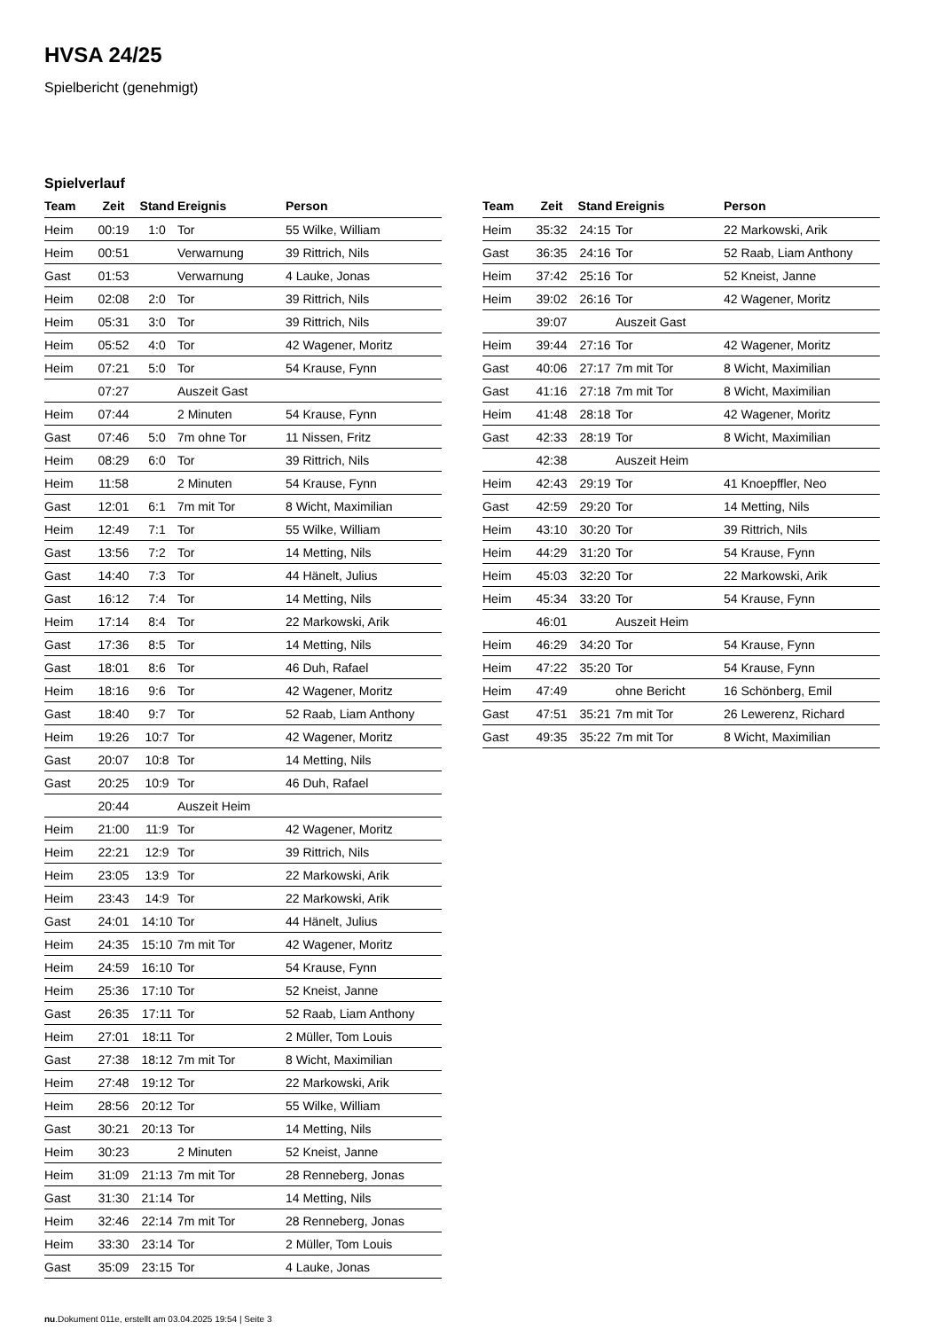HVSA 24/25
Spielbericht (genehmigt)
Spielverlauf
| Team | Zeit | Stand | Ereignis | Person |
| --- | --- | --- | --- | --- |
| Heim | 00:19 | 1:0 | Tor | 55 Wilke, William |
| Heim | 00:51 | | Verwarnung | 39 Rittrich, Nils |
| Gast | 01:53 | | Verwarnung | 4 Lauke, Jonas |
| Heim | 02:08 | 2:0 | Tor | 39 Rittrich, Nils |
| Heim | 05:31 | 3:0 | Tor | 39 Rittrich, Nils |
| Heim | 05:52 | 4:0 | Tor | 42 Wagener, Moritz |
| Heim | 07:21 | 5:0 | Tor | 54 Krause, Fynn |
| | 07:27 | | Auszeit Gast | |
| Heim | 07:44 | | 2 Minuten | 54 Krause, Fynn |
| Gast | 07:46 | 5:0 | 7m ohne Tor | 11 Nissen, Fritz |
| Heim | 08:29 | 6:0 | Tor | 39 Rittrich, Nils |
| Heim | 11:58 | | 2 Minuten | 54 Krause, Fynn |
| Gast | 12:01 | 6:1 | 7m mit Tor | 8 Wicht, Maximilian |
| Heim | 12:49 | 7:1 | Tor | 55 Wilke, William |
| Gast | 13:56 | 7:2 | Tor | 14 Metting, Nils |
| Gast | 14:40 | 7:3 | Tor | 44 Hänelt, Julius |
| Gast | 16:12 | 7:4 | Tor | 14 Metting, Nils |
| Heim | 17:14 | 8:4 | Tor | 22 Markowski, Arik |
| Gast | 17:36 | 8:5 | Tor | 14 Metting, Nils |
| Gast | 18:01 | 8:6 | Tor | 46 Duh, Rafael |
| Heim | 18:16 | 9:6 | Tor | 42 Wagener, Moritz |
| Gast | 18:40 | 9:7 | Tor | 52 Raab, Liam Anthony |
| Heim | 19:26 | 10:7 | Tor | 42 Wagener, Moritz |
| Gast | 20:07 | 10:8 | Tor | 14 Metting, Nils |
| Gast | 20:25 | 10:9 | Tor | 46 Duh, Rafael |
| | 20:44 | | Auszeit Heim | |
| Heim | 21:00 | 11:9 | Tor | 42 Wagener, Moritz |
| Heim | 22:21 | 12:9 | Tor | 39 Rittrich, Nils |
| Heim | 23:05 | 13:9 | Tor | 22 Markowski, Arik |
| Heim | 23:43 | 14:9 | Tor | 22 Markowski, Arik |
| Gast | 24:01 | 14:10 | Tor | 44 Hänelt, Julius |
| Heim | 24:35 | 15:10 | 7m mit Tor | 42 Wagener, Moritz |
| Heim | 24:59 | 16:10 | Tor | 54 Krause, Fynn |
| Heim | 25:36 | 17:10 | Tor | 52 Kneist, Janne |
| Gast | 26:35 | 17:11 | Tor | 52 Raab, Liam Anthony |
| Heim | 27:01 | 18:11 | Tor | 2 Müller, Tom Louis |
| Gast | 27:38 | 18:12 | 7m mit Tor | 8 Wicht, Maximilian |
| Heim | 27:48 | 19:12 | Tor | 22 Markowski, Arik |
| Heim | 28:56 | 20:12 | Tor | 55 Wilke, William |
| Gast | 30:21 | 20:13 | Tor | 14 Metting, Nils |
| Heim | 30:23 | | 2 Minuten | 52 Kneist, Janne |
| Heim | 31:09 | 21:13 | 7m mit Tor | 28 Renneberg, Jonas |
| Gast | 31:30 | 21:14 | Tor | 14 Metting, Nils |
| Heim | 32:46 | 22:14 | 7m mit Tor | 28 Renneberg, Jonas |
| Heim | 33:30 | 23:14 | Tor | 2 Müller, Tom Louis |
| Gast | 35:09 | 23:15 | Tor | 4 Lauke, Jonas |
| Team | Zeit | Stand | Ereignis | Person |
| --- | --- | --- | --- | --- |
| Heim | 35:32 | 24:15 | Tor | 22 Markowski, Arik |
| Gast | 36:35 | 24:16 | Tor | 52 Raab, Liam Anthony |
| Heim | 37:42 | 25:16 | Tor | 52 Kneist, Janne |
| Heim | 39:02 | 26:16 | Tor | 42 Wagener, Moritz |
| | 39:07 | | Auszeit Gast | |
| Heim | 39:44 | 27:16 | Tor | 42 Wagener, Moritz |
| Gast | 40:06 | 27:17 | 7m mit Tor | 8 Wicht, Maximilian |
| Gast | 41:16 | 27:18 | 7m mit Tor | 8 Wicht, Maximilian |
| Heim | 41:48 | 28:18 | Tor | 42 Wagener, Moritz |
| Gast | 42:33 | 28:19 | Tor | 8 Wicht, Maximilian |
| | 42:38 | | Auszeit Heim | |
| Heim | 42:43 | 29:19 | Tor | 41 Knoepffler, Neo |
| Gast | 42:59 | 29:20 | Tor | 14 Metting, Nils |
| Heim | 43:10 | 30:20 | Tor | 39 Rittrich, Nils |
| Heim | 44:29 | 31:20 | Tor | 54 Krause, Fynn |
| Heim | 45:03 | 32:20 | Tor | 22 Markowski, Arik |
| Heim | 45:34 | 33:20 | Tor | 54 Krause, Fynn |
| | 46:01 | | Auszeit Heim | |
| Heim | 46:29 | 34:20 | Tor | 54 Krause, Fynn |
| Heim | 47:22 | 35:20 | Tor | 54 Krause, Fynn |
| Heim | 47:49 | | ohne Bericht | 16 Schönberg, Emil |
| Gast | 47:51 | 35:21 | 7m mit Tor | 26 Lewerenz, Richard |
| Gast | 49:35 | 35:22 | 7m mit Tor | 8 Wicht, Maximilian |
nu.Dokument 011e, erstellt am 03.04.2025 19:54 | Seite 3